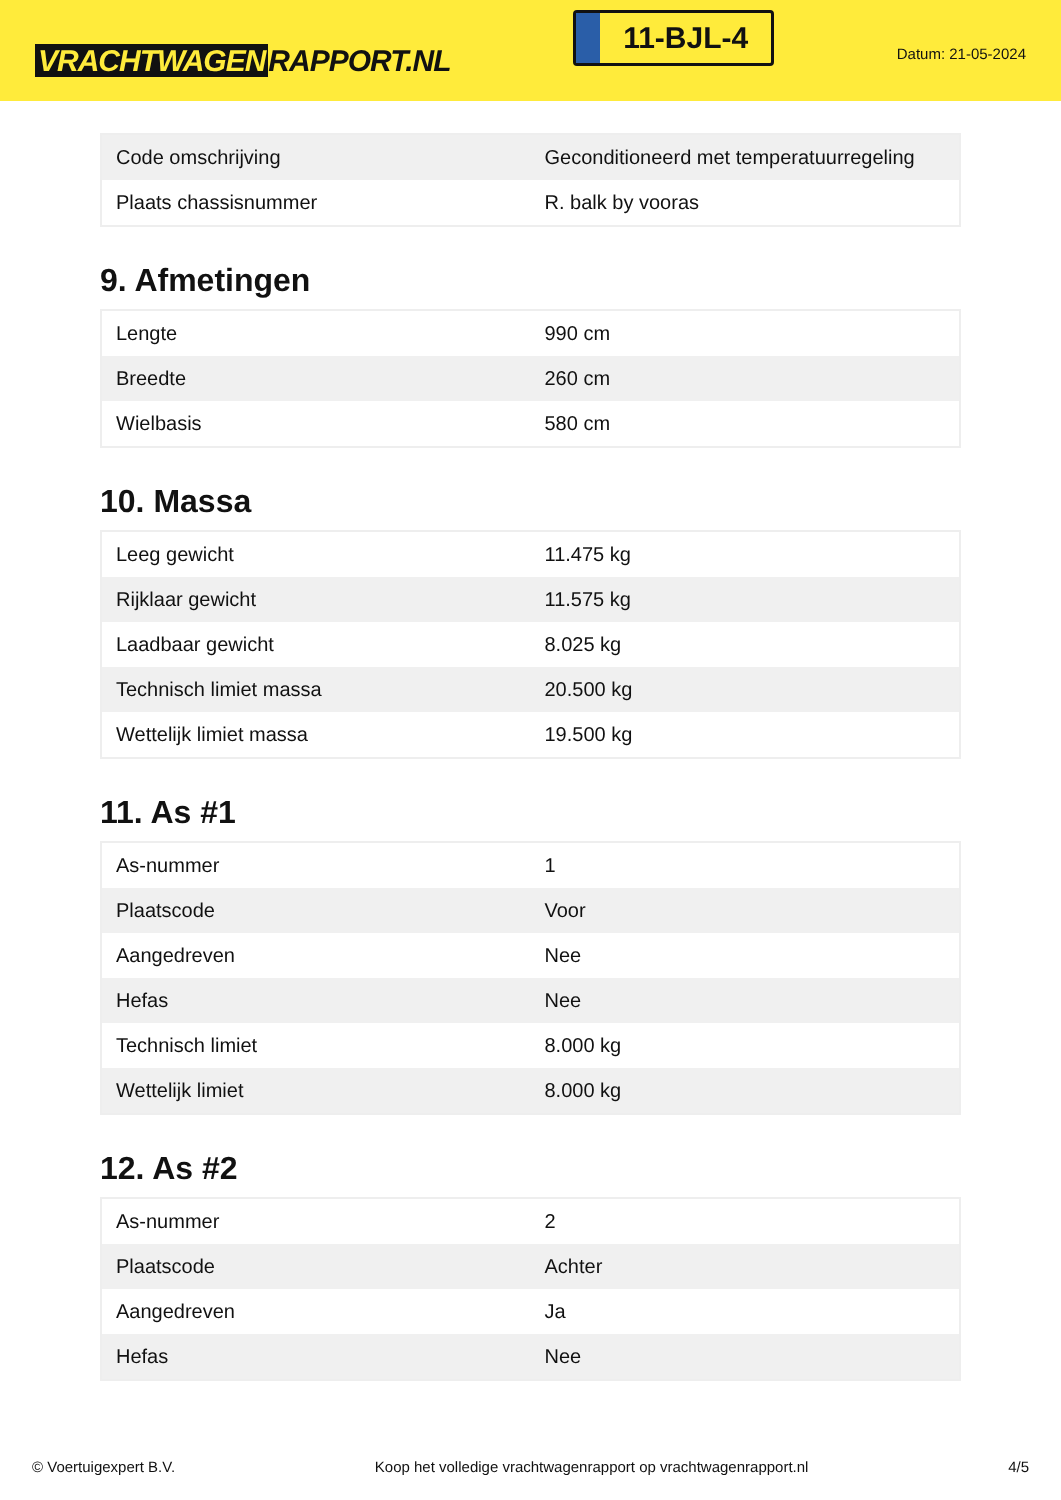VRACHTWAGEN RAPPORT.NL
11-BJL-4
Datum: 21-05-2024
| Code omschrijving | Geconditioneerd met temperatuurregeling |
| Plaats chassisnummer | R. balk by vooras |
9. Afmetingen
| Lengte | 990 cm |
| Breedte | 260 cm |
| Wielbasis | 580 cm |
10. Massa
| Leeg gewicht | 11.475 kg |
| Rijklaar gewicht | 11.575 kg |
| Laadbaar gewicht | 8.025 kg |
| Technisch limiet massa | 20.500 kg |
| Wettelijk limiet massa | 19.500 kg |
11. As #1
| As-nummer | 1 |
| Plaatscode | Voor |
| Aangedreven | Nee |
| Hefas | Nee |
| Technisch limiet | 8.000 kg |
| Wettelijk limiet | 8.000 kg |
12. As #2
| As-nummer | 2 |
| Plaatscode | Achter |
| Aangedreven | Ja |
| Hefas | Nee |
© Voertuigexpert B.V. Koop het volledige vrachtwagenrapport op vrachtwagenrapport.nl 4/5